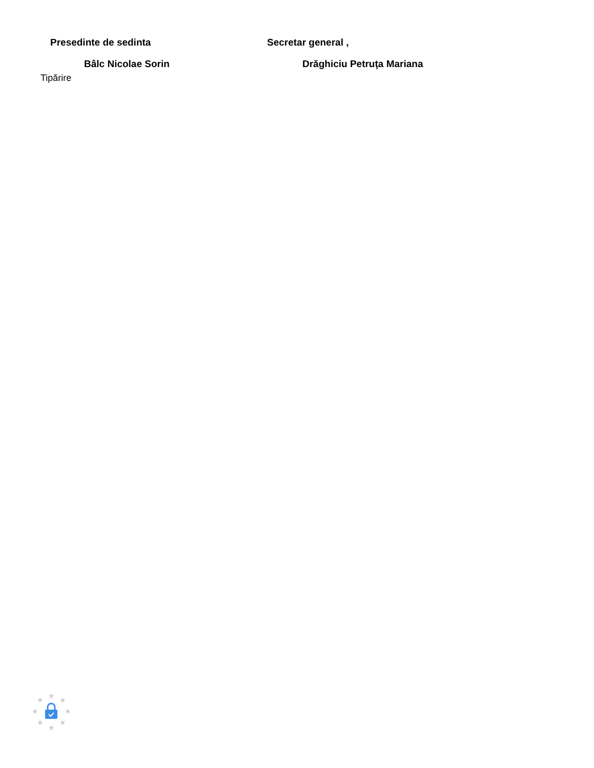Presedinte de sedinta Secretar general ,
Bâlc Nicolae Sorin Drăghiciu Petruţa Mariana
Tipărire
★
★
★
★
★
★
★
★